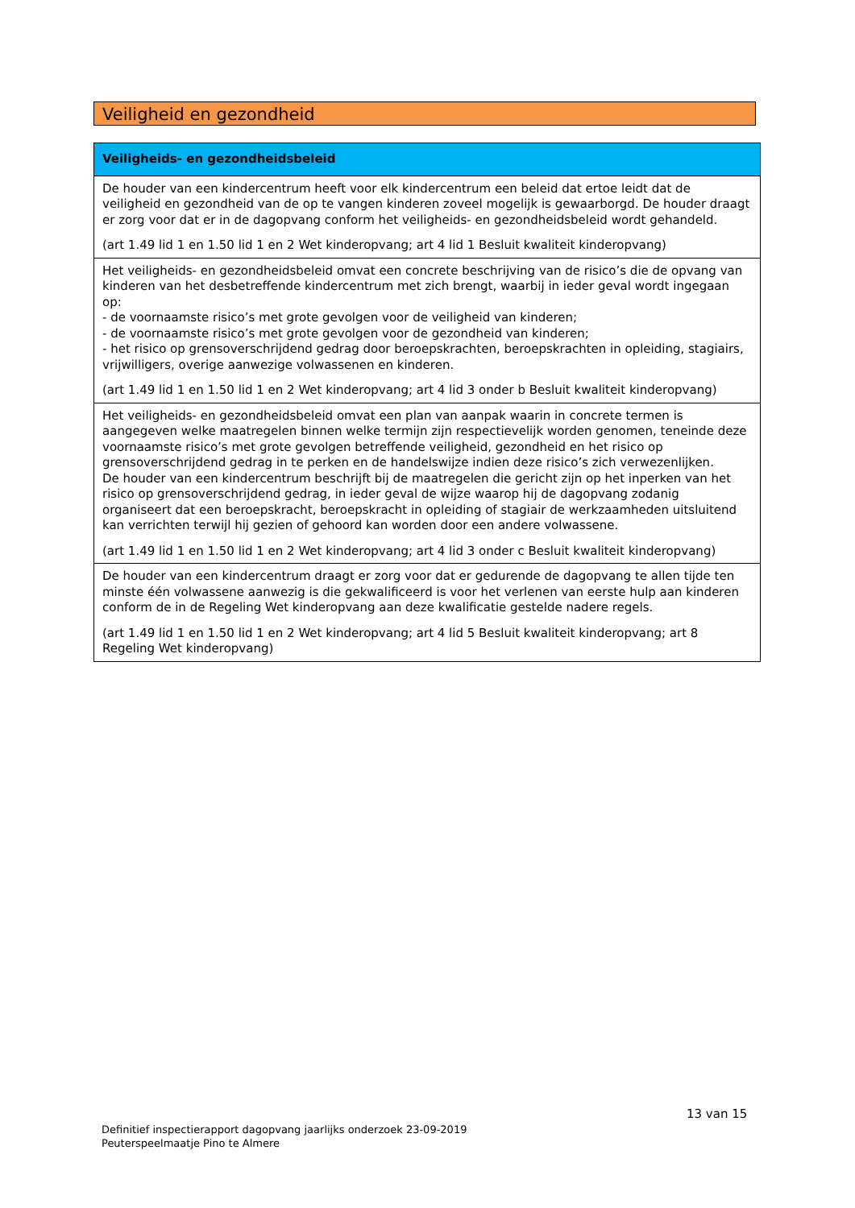Veiligheid en gezondheid
| Veiligheids- en gezondheidsbeleid |
| --- |
| De houder van een kindercentrum heeft voor elk kindercentrum een beleid dat ertoe leidt dat de veiligheid en gezondheid van de op te vangen kinderen zoveel mogelijk is gewaarborgd. De houder draagt er zorg voor dat er in de dagopvang conform het veiligheids- en gezondheidsbeleid wordt gehandeld. (art 1.49 lid 1 en 1.50 lid 1 en 2 Wet kinderopvang; art 4 lid 1 Besluit kwaliteit kinderopvang) |
| Het veiligheids- en gezondheidsbeleid omvat een concrete beschrijving van de risico’s die de opvang van kinderen van het desbetreffende kindercentrum met zich brengt, waarbij in ieder geval wordt ingegaan op: - de voornaamste risico’s met grote gevolgen voor de veiligheid van kinderen; - de voornaamste risico’s met grote gevolgen voor de gezondheid van kinderen; - het risico op grensoverschrijdend gedrag door beroepskrachten, beroepskrachten in opleiding, stagiairs, vrijwilligers, overige aanwezige volwassenen en kinderen. (art 1.49 lid 1 en 1.50 lid 1 en 2 Wet kinderopvang; art 4 lid 3 onder b Besluit kwaliteit kinderopvang) |
| Het veiligheids- en gezondheidsbeleid omvat een plan van aanpak waarin in concrete termen is aangegeven welke maatregelen binnen welke termijn zijn respectievelijk worden genomen, teneinde deze voornaamste risico’s met grote gevolgen betreffende veiligheid, gezondheid en het risico op grensoverschrijdend gedrag in te perken en de handelswijze indien deze risico’s zich verwezenlijken. De houder van een kindercentrum beschrijft bij de maatregelen die gericht zijn op het inperken van het risico op grensoverschrijdend gedrag, in ieder geval de wijze waarop hij de dagopvang zodanig organiseert dat een beroepskracht, beroepskracht in opleiding of stagiair de werkzaamheden uitsluitend kan verrichten terwijl hij gezien of gehoord kan worden door een andere volwassene. (art 1.49 lid 1 en 1.50 lid 1 en 2 Wet kinderopvang; art 4 lid 3 onder c Besluit kwaliteit kinderopvang) |
| De houder van een kindercentrum draagt er zorg voor dat er gedurende de dagopvang te allen tijde ten minste één volwassene aanwezig is die gekwalificeerd is voor het verlenen van eerste hulp aan kinderen conform de in de Regeling Wet kinderopvang aan deze kwalificatie gestelde nadere regels. (art 1.49 lid 1 en 1.50 lid 1 en 2 Wet kinderopvang; art 4 lid 5 Besluit kwaliteit kinderopvang; art 8 Regeling Wet kinderopvang) |
13 van 15
Definitief inspectierapport dagopvang jaarlijks onderzoek 23-09-2019
Peuterspeelmaatje Pino te Almere